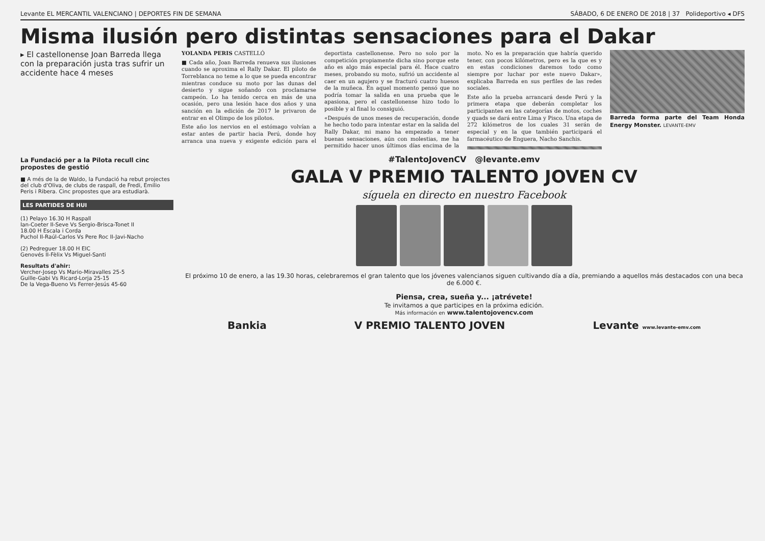Levante EL MERCANTIL VALENCIANO | DEPORTES FIN DE SEMANA SÁBADO, 6 DE ENERO DE 2018 | 37 Polideportivo ◂ DFS
Misma ilusión pero distintas sensaciones para el Dakar
▸ El castellonense Joan Barreda llega con la preparación justa tras sufrir un accidente hace 4 meses
YOLANDA PERIS CASTELLÓ
■ Cada año, Joan Barreda renueva sus ilusiones cuando se aproxima el Rally Dakar. El piloto de Torreblanca no teme a lo que se pueda encontrar mientras conduce su moto por las dunas del desierto y sigue soñando con proclamarse campeón. Lo ha tenido cerca en más de una ocasión, pero una lesión hace dos años y una sanción en la edición de 2017 le privaron de entrar en el Olimpo de los pilotos.
Este año los nervios en el estómago volvían a estar antes de partir hacia Perú, donde hoy arranca una nueva y exigente edición para el deportista castellonense. Pero no solo por la competición propiamente dicha sino porque este año es algo más especial para él. Hace cuatro meses, probando su moto, sufrió un accidente al caer en un agujero y se fracturó cuatro huesos de la muñeca. En aquel momento pensó que no podría tomar la salida en una prueba que le apasiona, pero el castellonense hizo todo lo posible y al final lo consiguió.
«Después de unos meses de recuperación, donde he hecho todo para intentar estar en la salida del Rally Dakar, mi mano ha empezado a tener buenas sensaciones, aún con molestias, me ha permitido hacer unos últimos días encima de la moto. No es la preparación que habría querido tener, con pocos kilómetros, pero es la que es y en estas condiciones daremos todo como siempre por luchar por este nuevo Dakar», explicaba Barreda en sus perfiles de las redes sociales.
Este año la prueba arrancará desde Perú y la primera etapa que deberán completar los participantes en las categorías de motos, coches y quads se dará entre Lima y Pisco. Una etapa de 272 kilómetros de los cuales 31 serán de especial y en la que también participará el farmacéutico de Enguera, Nacho Sanchis.
Barreda forma parte del Team Honda Energy Monster. LEVANTE-EMV
La Fundació per a la Pilota recull cinc propostes de gestió
■ A més de la de Waldo, la Fundació ha rebut projectes del club d'Oliva, de clubs de raspall, de Fredi, Emilio Peris i Ribera. Cinc propostes que ara estudiarà.
LES PARTIDES DE HUI
(1) Pelayo 16.30 H Raspall
Ian-Coeter II-Seve Vs Sergio-Brisca-Tonet II
18.00 H Escala i Corda
Puchol II-Raúl-Carlos Vs Pere Roc II-Javi-Nacho
(2) Pedreguer 18.00 H EIC
Genovés II-Fèlix Vs Miguel-Santi
Resultats d'ahir:
Vercher-Josep Vs Mario-Miravalles 25-5
Guille-Gabi Vs Ricard-Lorja 25-15
De la Vega-Bueno Vs Ferrer-Jesús 45-60
#TalentoJovenCV @levante.emv
GALA V PREMIO TALENTO JOVEN CV
síguela en directo en nuestro Facebook
El próximo 10 de enero, a las 19.30 horas, celebraremos el gran talento que los jóvenes valencianos siguen cultivando día a día, premiando a aquellos más destacados con una beca de 6.000 €.
Piensa, crea, sueña y... ¡atrévete!
Te invitamos a que participes en la próxima edición.
Más información en www.talentojovencv.com
Bankia V PREMIO TALENTO JOVEN Levante www.levante-emv.com